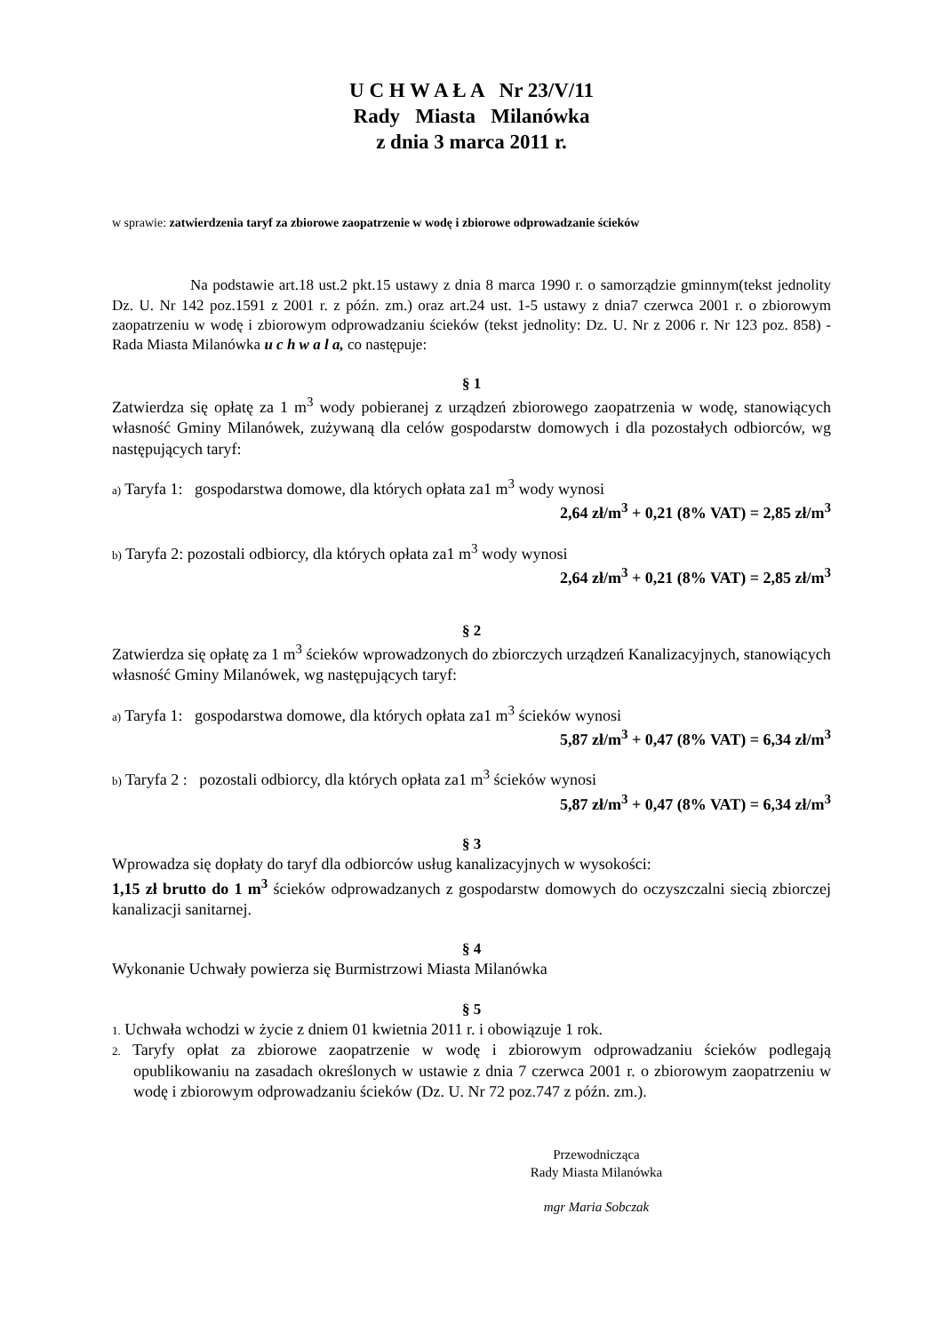U C H W A Ł A Nr 23/V/11
Rady Miasta Milanówka
z dnia 3 marca 2011 r.
w sprawie: zatwierdzenia taryf za zbiorowe zaopatrzenie w wodę i zbiorowe odprowadzanie ścieków
Na podstawie art.18 ust.2 pkt.15 ustawy z dnia 8 marca 1990 r. o samorządzie gminnym(tekst jednolity Dz. U. Nr 142 poz.1591 z 2001 r. z późn. zm.) oraz art.24 ust. 1-5 ustawy z dnia7 czerwca 2001 r. o zbiorowym zaopatrzeniu w wodę i zbiorowym odprowadzaniu ścieków (tekst jednolity: Dz. U. Nr z 2006 r. Nr 123 poz. 858) - Rada Miasta Milanówka u c h w a l a, co następuje:
§ 1
Zatwierdza się opłatę za 1 m<sup>3</sup> wody pobieranej z urządzeń zbiorowego zaopatrzenia w wodę, stanowiących własność Gminy Milanówek, zużywaną dla celów gospodarstw domowych i dla pozostałych odbiorców, wg następujących taryf:
a) Taryfa 1: gospodarstwa domowe, dla których opłata za1 m<sup>3</sup> wody wynosi
2,64 zł/m<sup>3</sup> + 0,21 (8% VAT) = 2,85 zł/m<sup>3</sup>
b) Taryfa 2: pozostali odbiorcy, dla których opłata za1 m<sup>3</sup> wody wynosi
2,64 zł/m<sup>3</sup> + 0,21 (8% VAT) = 2,85 zł/m<sup>3</sup>
§ 2
Zatwierdza się opłatę za 1 m<sup>3</sup> ścieków wprowadzonych do zbiorczych urządzeń Kanalizacyjnych, stanowiących własność Gminy Milanówek, wg następujących taryf:
a) Taryfa 1: gospodarstwa domowe, dla których opłata za1 m<sup>3</sup> ścieków wynosi
5,87 zł/m<sup>3</sup> + 0,47 (8% VAT) = 6,34 zł/m<sup>3</sup>
b) Taryfa 2 : pozostali odbiorcy, dla których opłata za1 m<sup>3</sup> ścieków wynosi
5,87 zł/m<sup>3</sup> + 0,47 (8% VAT) = 6,34 zł/m<sup>3</sup>
§ 3
Wprowadza się dopłaty do taryf dla odbiorców usług kanalizacyjnych w wysokości:
1,15 zł brutto do 1 m<sup>3</sup> ścieków odprowadzanych z gospodarstw domowych do oczyszczalni siecią zbiorczej kanalizacji sanitarnej.
§ 4
Wykonanie Uchwały powierza się Burmistrzowi Miasta Milanówka
§ 5
1. Uchwała wchodzi w życie z dniem 01 kwietnia 2011 r. i obowiązuje 1 rok.
2. Taryfy opłat za zbiorowe zaopatrzenie w wodę i zbiorowym odprowadzaniu ścieków podlegają opublikowaniu na zasadach określonych w ustawie z dnia 7 czerwca 2001 r. o zbiorowym zaopatrzeniu w wodę i zbiorowym odprowadzaniu ścieków (Dz. U. Nr 72 poz.747 z późn. zm.).
Przewodnicząca
Rady Miasta Milanówka
mgr Maria Sobczak